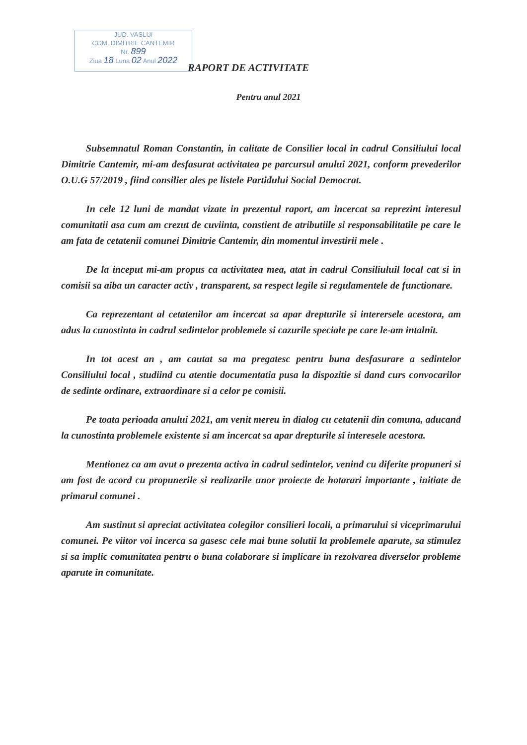JUD. VASLUI
COM. DIMITRIE CANTEMIR
Nr. 899
Ziua 18 Luna 02 Anul 2022
RAPORT DE ACTIVITATE
Pentru anul 2021
Subsemnatul Roman Constantin, in calitate de Consilier local in cadrul Consiliului local Dimitrie Cantemir, mi-am desfasurat activitatea pe parcursul anului 2021, conform prevederilor O.U.G 57/2019 , fiind consilier ales pe listele Partidului Social Democrat.
In cele 12 luni de mandat vizate in prezentul raport, am incercat sa reprezint interesul comunitatii asa cum am crezut de cuviinta, constient de atributiile si responsabilitatile pe care le am fata de cetatenii comunei Dimitrie Cantemir, din momentul investirii mele .
De la inceput mi-am propus ca activitatea mea, atat in cadrul Consiliuluil local cat si in comisii sa aiba un caracter activ , transparent, sa respect legile si regulamentele de functionare.
Ca reprezentant al cetatenilor am incercat sa apar drepturile si interersele acestora, am adus la cunostinta in cadrul sedintelor problemele si cazurile speciale pe care le-am intalnit.
In tot acest an , am cautat sa ma pregatesc pentru buna desfasurare a sedintelor Consiliului local , studiind cu atentie documentatia pusa la dispozitie si dand curs convocarilor de sedinte ordinare, extraordinare si a celor pe comisii.
Pe toata perioada anului 2021, am venit mereu in dialog cu cetatenii din comuna, aducand la cunostinta problemele existente si am incercat sa apar drepturile si interesele acestora.
Mentionez ca am avut o prezenta activa in cadrul sedintelor, venind cu diferite propuneri si am fost de acord cu propunerile si realizarile unor proiecte de hotarari importante , initiate de primarul comunei .
Am sustinut si apreciat activitatea colegilor consilieri locali, a primarului si viceprimarului comunei. Pe viitor voi incerca sa gasesc cele mai bune solutii la problemele aparute, sa stimulez si sa implic comunitatea pentru o buna colaborare si implicare in rezolvarea diverselor probleme aparute in comunitate.